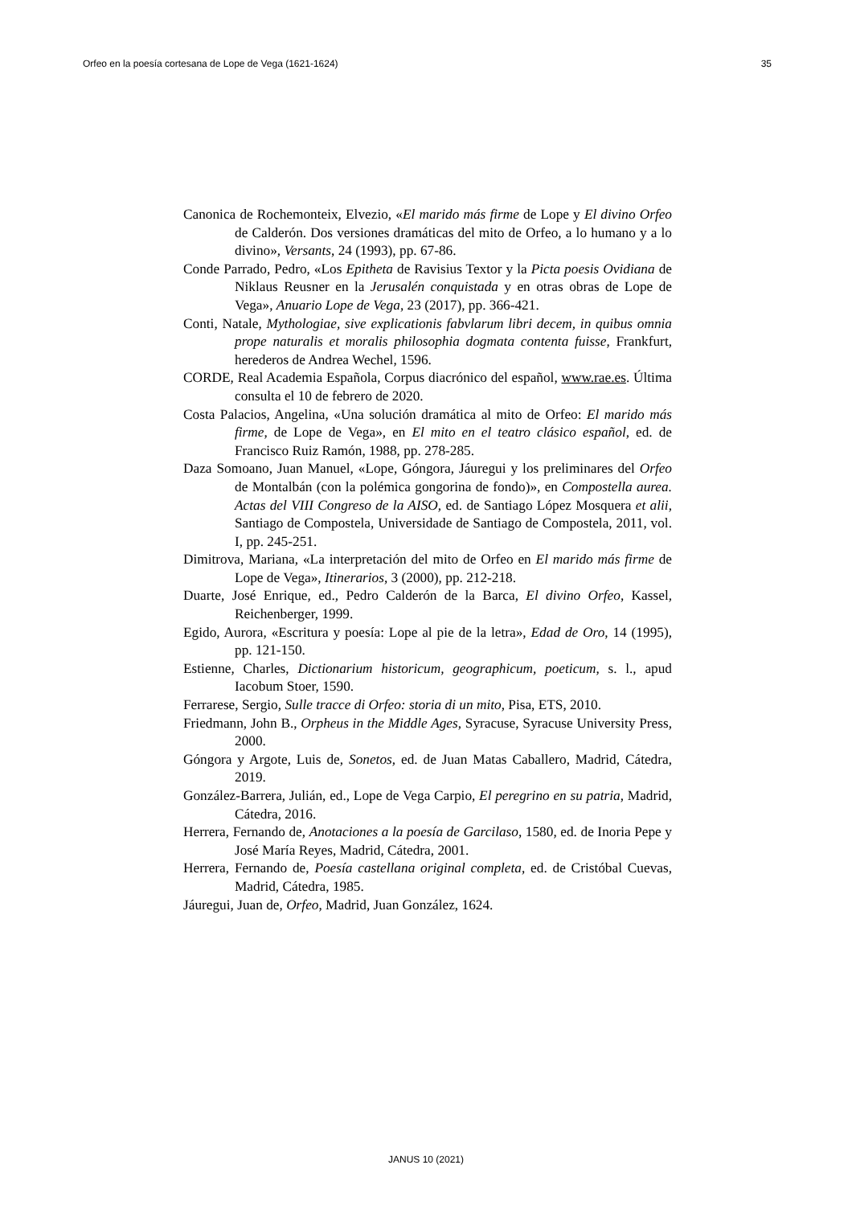Orfeo en la poesía cortesana de Lope de Vega (1621-1624) 35
Canonica de Rochemonteix, Elvezio, «El marido más firme de Lope y El divino Orfeo de Calderón. Dos versiones dramáticas del mito de Orfeo, a lo humano y a lo divino», Versants, 24 (1993), pp. 67-86.
Conde Parrado, Pedro, «Los Epitheta de Ravisius Textor y la Picta poesis Ovidiana de Niklaus Reusner en la Jerusalén conquistada y en otras obras de Lope de Vega», Anuario Lope de Vega, 23 (2017), pp. 366-421.
Conti, Natale, Mythologiae, sive explicationis fabvlarum libri decem, in quibus omnia prope naturalis et moralis philosophia dogmata contenta fuisse, Frankfurt, herederos de Andrea Wechel, 1596.
CORDE, Real Academia Española, Corpus diacrónico del español, www.rae.es. Última consulta el 10 de febrero de 2020.
Costa Palacios, Angelina, «Una solución dramática al mito de Orfeo: El marido más firme, de Lope de Vega», en El mito en el teatro clásico español, ed. de Francisco Ruiz Ramón, 1988, pp. 278-285.
Daza Somoano, Juan Manuel, «Lope, Góngora, Jáuregui y los preliminares del Orfeo de Montalbán (con la polémica gongorina de fondo)», en Compostella aurea. Actas del VIII Congreso de la AISO, ed. de Santiago López Mosquera et alii, Santiago de Compostela, Universidade de Santiago de Compostela, 2011, vol. I, pp. 245-251.
Dimitrova, Mariana, «La interpretación del mito de Orfeo en El marido más firme de Lope de Vega», Itinerarios, 3 (2000), pp. 212-218.
Duarte, José Enrique, ed., Pedro Calderón de la Barca, El divino Orfeo, Kassel, Reichenberger, 1999.
Egido, Aurora, «Escritura y poesía: Lope al pie de la letra», Edad de Oro, 14 (1995), pp. 121-150.
Estienne, Charles, Dictionarium historicum, geographicum, poeticum, s. l., apud Iacobum Stoer, 1590.
Ferrarese, Sergio, Sulle tracce di Orfeo: storia di un mito, Pisa, ETS, 2010.
Friedmann, John B., Orpheus in the Middle Ages, Syracuse, Syracuse University Press, 2000.
Góngora y Argote, Luis de, Sonetos, ed. de Juan Matas Caballero, Madrid, Cátedra, 2019.
González-Barrera, Julián, ed., Lope de Vega Carpio, El peregrino en su patria, Madrid, Cátedra, 2016.
Herrera, Fernando de, Anotaciones a la poesía de Garcilaso, 1580, ed. de Inoria Pepe y José María Reyes, Madrid, Cátedra, 2001.
Herrera, Fernando de, Poesía castellana original completa, ed. de Cristóbal Cuevas, Madrid, Cátedra, 1985.
Jáuregui, Juan de, Orfeo, Madrid, Juan González, 1624.
JANUS 10 (2021)